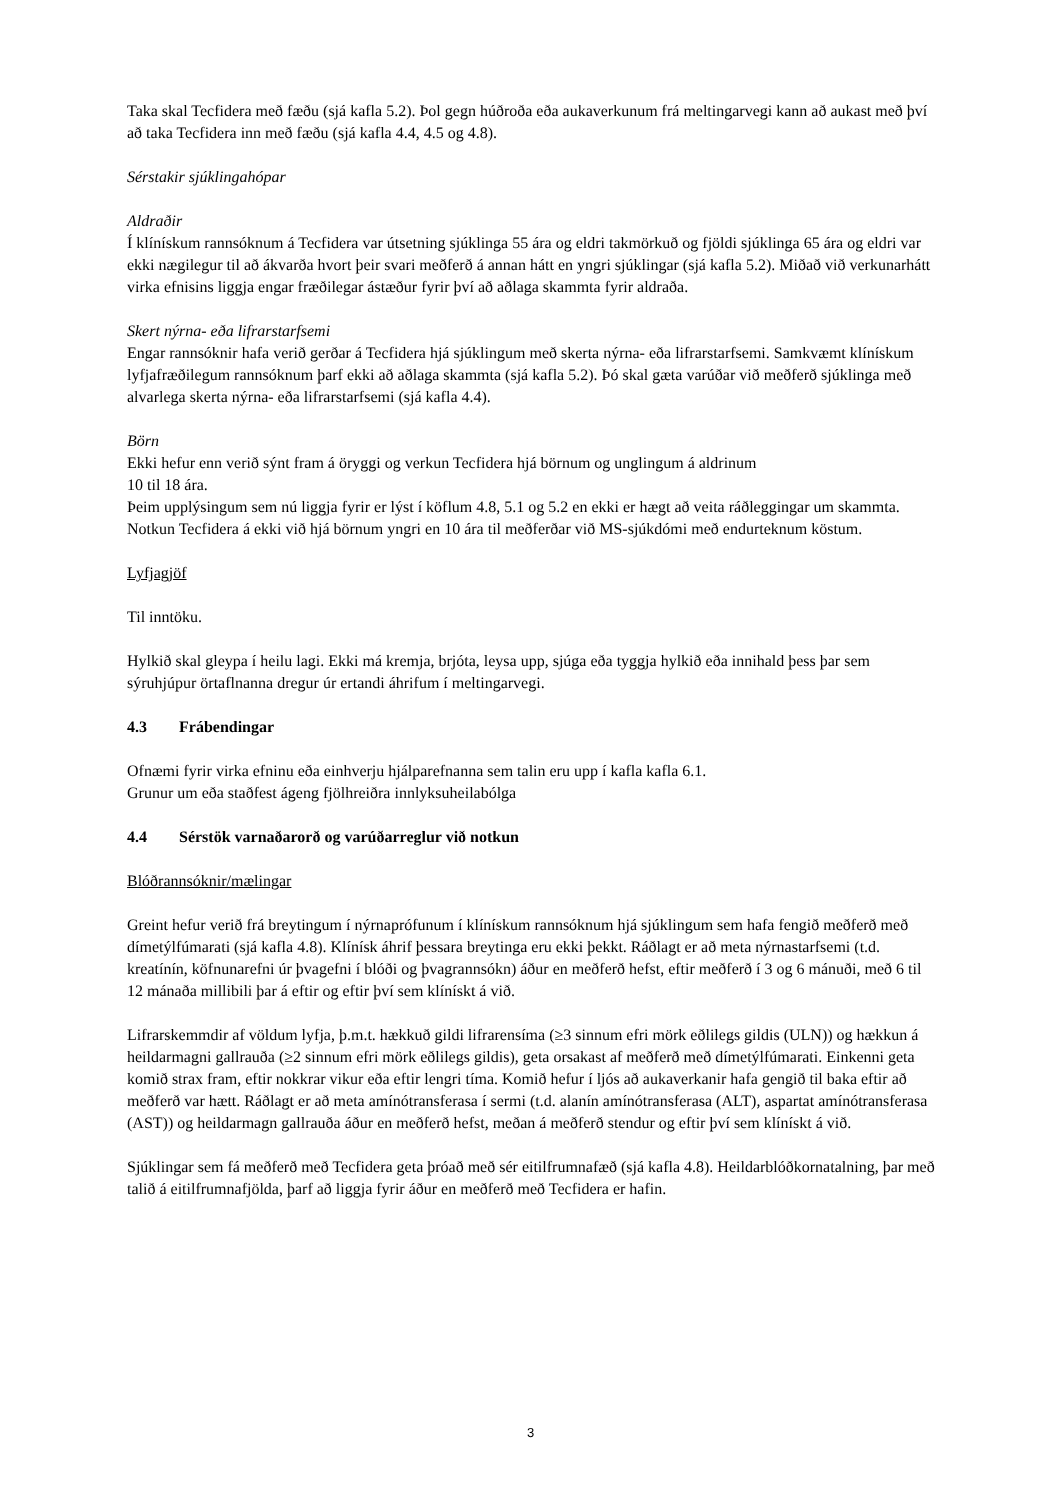Taka skal Tecfidera með fæðu (sjá kafla 5.2). Þol gegn húðroða eða aukaverkunum frá meltingarvegi kann að aukast með því að taka Tecfidera inn með fæðu (sjá kafla 4.4, 4.5 og 4.8).
Sérstakir sjúklingahópar
Aldraðir
Í klínískum rannsóknum á Tecfidera var útsetning sjúklinga 55 ára og eldri takmörkuð og fjöldi sjúklinga 65 ára og eldri var ekki nægilegur til að ákvarða hvort þeir svari meðferð á annan hátt en yngri sjúklingar (sjá kafla 5.2). Miðað við verkunarhátt virka efnisins liggja engar fræðilegar ástæður fyrir því að aðlaga skammta fyrir aldraða.
Skert nýrna- eða lifrarstarfsemi
Engar rannsóknir hafa verið gerðar á Tecfidera hjá sjúklingum með skerta nýrna- eða lifrarstarfsemi. Samkvæmt klínískum lyfjafræðilegum rannsóknum þarf ekki að aðlaga skammta (sjá kafla 5.2). Þó skal gæta varúðar við meðferð sjúklinga með alvarlega skerta nýrna- eða lifrarstarfsemi (sjá kafla 4.4).
Börn
Ekki hefur enn verið sýnt fram á öryggi og verkun Tecfidera hjá börnum og unglingum á aldrinum
10 til 18 ára.
Þeim upplýsingum sem nú liggja fyrir er lýst í köflum 4.8, 5.1 og 5.2 en ekki er hægt að veita ráðleggingar um skammta. Notkun Tecfidera á ekki við hjá börnum yngri en 10 ára til meðferðar við MS-sjúkdómi með endurteknum köstum.
Lyfjagjöf
Til inntöku.
Hylkið skal gleypa í heilu lagi. Ekki má kremja, brjóta, leysa upp, sjúga eða tyggja hylkið eða innihald þess þar sem sýruhjúpur örtaflnanna dregur úr ertandi áhrifum í meltingarvegi.
4.3 Frábendingar
Ofnæmi fyrir virka efninu eða einhverju hjálparefnanna sem talin eru upp í kafla kafla 6.1.
Grunur um eða staðfest ágeng fjölhreiðra innlyksuheilabólga
4.4 Sérstök varnaðarorð og varúðarreglur við notkun
Blóðrannsóknir/mælingar
Greint hefur verið frá breytingum í nýrnaprófunum í klínískum rannsóknum hjá sjúklingum sem hafa fengið meðferð með dímetýlfúmarati (sjá kafla 4.8). Klínísk áhrif þessara breytinga eru ekki þekkt. Ráðlagt er að meta nýrnastarfsemi (t.d. kreatínín, köfnunarefni úr þvagefni í blóði og þvagrannsókn) áður en meðferð hefst, eftir meðferð í 3 og 6 mánuði, með 6 til 12 mánaða millibili þar á eftir og eftir því sem klínískt á við.
Lifrarskemmdir af völdum lyfja, þ.m.t. hækkuð gildi lifrarensíma (≥3 sinnum efri mörk eðlilegs gildis (ULN)) og hækkun á heildarmagni gallrauða (≥2 sinnum efri mörk eðlilegs gildis), geta orsakast af meðferð með dímetýlfúmarati. Einkenni geta komið strax fram, eftir nokkrar vikur eða eftir lengri tíma. Komið hefur í ljós að aukaverkanir hafa gengið til baka eftir að meðferð var hætt. Ráðlagt er að meta amínótransferasa í sermi (t.d. alanín amínótransferasa (ALT), aspartat amínótransferasa (AST)) og heildarmagn gallrauða áður en meðferð hefst, meðan á meðferð stendur og eftir því sem klínískt á við.
Sjúklingar sem fá meðferð með Tecfidera geta þróað með sér eitilfrumnafæð (sjá kafla 4.8). Heildarblóðkornatalning, þar með talið á eitilfrumnafjölda, þarf að liggja fyrir áður en meðferð með Tecfidera er hafin.
3